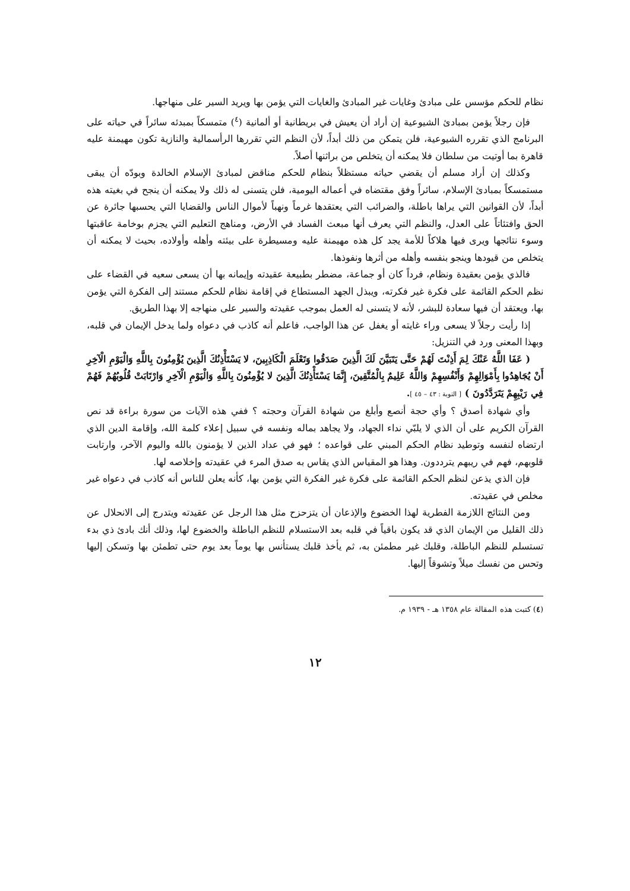نظام للحكم مؤسس على مبادئ وغايات غير المبادئ والغايات التي يؤمن بها ويريد السير على منهاجها.
فإن رجلاً يؤمن بمبادئ الشيوعية إن أراد أن يعيش في بريطانية أو ألمانية (<sup>٤</sup>) متمسكاً بمبدئه سائراً في حياته على البرنامج الذي تقرره الشيوعية، فلن يتمكن من ذلك أبداً، لأن النظم التي تقررها الرأسمالية والنازية تكون مهيمنة عليه قاهرة بما أوتيت من سلطان فلا يمكنه أن يتخلص من براثنها أصلاً.
وكذلك إن أراد مسلم أن يقضي حياته مستظلاً بنظام للحكم مناقض لمبادئ الإسلام الخالدة وبودّه أن يبقى مستمسكاً بمبادئ الإسلام، سائراً وفق مقتضاه في أعماله اليومية، فلن يتسنى له ذلك ولا يمكنه أن ينجح في بغيته هذه أبداً، لأن القوانين التي يراها باطلة، والضرائب التي يعتقدها غرماً ونهباً لأموال الناس والقضايا التي يحسبها جائرة عن الحق وافتئاتاً على العدل، والنظم التي يعرف أنها مبعث الفساد في الأرض، ومناهج التعليم التي يجزم بوخامة عاقبتها وسوء نتائجها ويرى فيها هلاكاً للأمة يجد كل هذه مهيمنة عليه ومسيطرة على بيئته وأهله وأولاده، بحيث لا يمكنه أن يتخلص من قيودها وينجو بنفسه وأهله من أثرها ونفوذها.
فالذي يؤمن بعقيدة ونظام، فرداً كان أو جماعة، مضطر بطبيعة عقيدته وإيمانه بها أن يسعى سعيه في القضاء على نظم الحكم القائمة على فكرة غير فكرته، ويبذل الجهد المستطاع في إقامة نظام للحكم مستند إلى الفكرة التي يؤمن بها، ويعتقد أن فيها سعادة للبشر، لأنه لا يتسنى له العمل بموجب عقيدته والسير على منهاجه إلا بهذا الطريق.
إذا رأيت رجلاً لا يسعى وراء غايته أو يغفل عن هذا الواجب، فاعلم أنه كاذب في دعواه ولما يدخل الإيمان في قلبه، وبهذا المعنى ورد في التنزيل:
( عَفَا اللَّهُ عَنْكَ لِمَ أَذِنْتَ لَهُمْ حَتَّى يَتَبَيَّنَ لَكَ الَّذِينَ صَدَقُوا وَتَعْلَمَ الْكَاذِبِينَ، لا يَسْتَأْذِنُكَ الَّذِينَ يُؤْمِنُونَ بِاللَّهِ وَالْيَوْمِ الْآخِرِ أَنْ يُجَاهِدُوا بِأَمْوَالِهِمْ وَأَنْفُسِهِمْ وَاللَّهُ عَلِيمٌ بِالْمُتَّقِينَ، إِنَّمَا يَسْتَأْذِنُكَ الَّذِينَ لا يُؤْمِنُونَ بِاللَّهِ وَالْيَوْمِ الْآخِرِ وَارْتَابَتْ قُلُوبُهُمْ فَهُمْ فِي رَيْبِهِمْ يَتَرَدَّدُونَ ) [ التوبة : ٤٣ – ٤٥ ].
وأي شهادة أصدق ؟ وأي حجة أنصع وأبلغ من شهادة القرآن وحجته ؟ ففي هذه الآيات من سورة براءة قد نص القرآن الكريم على أن الذي لا يلبّي نداء الجهاد، ولا يجاهد بماله ونفسه في سبيل إعلاء كلمة الله، وإقامة الدين الذي ارتضاه لنفسه وتوطيد نظام الحكم المبني على قواعده ؛ فهو في عداد الذين لا يؤمنون بالله واليوم الآخر، وارتابت قلوبهم، فهم في ريبهم يترددون. وهذا هو المقياس الذي يقاس به صدق المرء في عقيدته وإخلاصه لها.
فإن الذي يذعن لنظم الحكم القائمة على فكرة غير الفكرة التي يؤمن بها، كأنه يعلن للناس أنه كاذب في دعواه غير مخلص في عقيدته.
ومن النتائج اللازمة الفطرية لهذا الخضوع والإذعان أن يتزحزح مثل هذا الرجل عن عقيدته ويتدرج إلى الانحلال عن ذلك القليل من الإيمان الذي قد يكون باقياً في قلبه بعد الاستسلام للنظم الباطلة والخضوع لها، وذلك أنك بادئ ذي بدء تستسلم للنظم الباطلة، وقلبك غير مطمئن به، ثم يأخذ قلبك يستأنس بها يوماً بعد يوم حتى تطمئن بها وتسكن إليها وتحس من نفسك ميلاً وتشوقاً إليها.
(٤) كتبت هذه المقالة عام ١٣٥٨ هـ - ١٩٣٩ م.
١٢